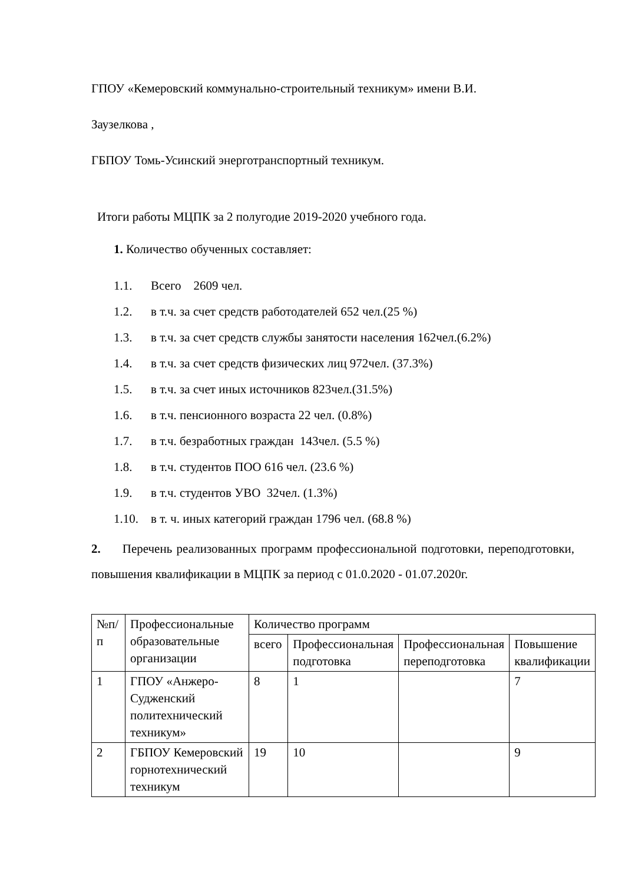ГПОУ «Кемеровский коммунально-строительный техникум» имени В.И.
Заузелкова ,
ГБПОУ Томь-Усинский энерготранспортный техникум.
Итоги работы МЦПК за 2 полугодие 2019-2020 учебного года.
1. Количество обученных составляет:
1.1. Всего 2609 чел.
1.2. в т.ч. за счет средств работодателей 652 чел.(25 %)
1.3. в т.ч. за счет средств службы занятости населения 162чел.(6.2%)
1.4. в т.ч. за счет средств физических лиц 972чел. (37.3%)
1.5. в т.ч. за счет иных источников 823чел.(31.5%)
1.6. в т.ч. пенсионного возраста 22 чел. (0.8%)
1.7. в т.ч. безработных граждан 143чел. (5.5 %)
1.8. в т.ч. студентов ПОО 616 чел. (23.6 %)
1.9. в т.ч. студентов УВО 32чел. (1.3%)
1.10. в т. ч. иных категорий граждан 1796 чел. (68.8 %)
2. Перечень реализованных программ профессиональной подготовки, переподготовки, повышения квалификации в МЦПК за период с 01.0.2020 - 01.07.2020г.
| №п/п | Профессиональные образовательные организации | Количество программ | | | |
| --- | --- | --- | --- | --- | --- |
| | | всего | Профессиональная подготовка | Профессиональная переподготовка | Повышение квалификации |
| 1 | ГПОУ «Анжеро-Судженский политехнический техникум» | 8 | 1 | | 7 |
| 2 | ГБПОУ Кемеровский горнотехнический техникум | 19 | 10 | | 9 |